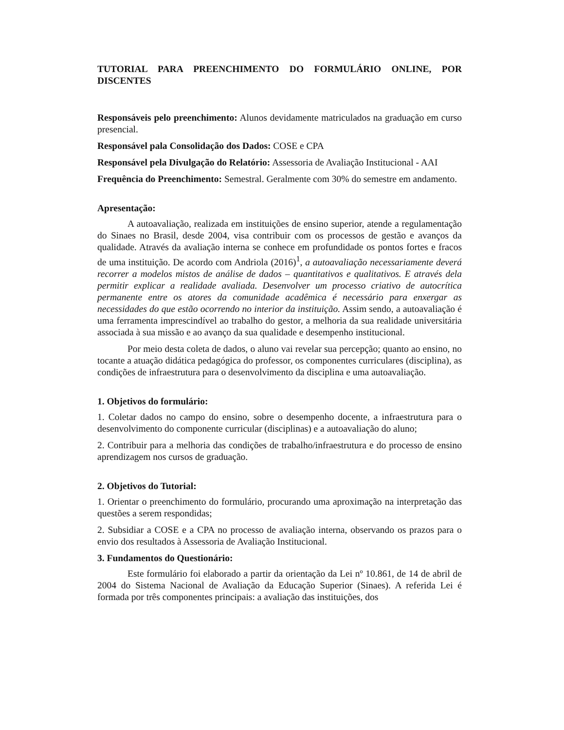TUTORIAL PARA PREENCHIMENTO DO FORMULÁRIO ONLINE, POR DISCENTES
Responsáveis pelo preenchimento: Alunos devidamente matriculados na graduação em curso presencial.
Responsável pala Consolidação dos Dados: COSE e CPA
Responsável pela Divulgação do Relatório: Assessoria de Avaliação Institucional - AAI
Frequência do Preenchimento: Semestral. Geralmente com 30% do semestre em andamento.
Apresentação:
A autoavaliação, realizada em instituições de ensino superior, atende a regulamentação do Sinaes no Brasil, desde 2004, visa contribuir com os processos de gestão e avanços da qualidade. Através da avaliação interna se conhece em profundidade os pontos fortes e fracos de uma instituição. De acordo com Andriola (2016)<sup>1</sup>, a autoavaliação necessariamente deverá recorrer a modelos mistos de análise de dados – quantitativos e qualitativos. E através dela permitir explicar a realidade avaliada. Desenvolver um processo criativo de autocrítica permanente entre os atores da comunidade acadêmica é necessário para enxergar as necessidades do que estão ocorrendo no interior da instituição. Assim sendo, a autoavaliação é uma ferramenta imprescindível ao trabalho do gestor, a melhoria da sua realidade universitária associada à sua missão e ao avanço da sua qualidade e desempenho institucional.
Por meio desta coleta de dados, o aluno vai revelar sua percepção; quanto ao ensino, no tocante a atuação didática pedagógica do professor, os componentes curriculares (disciplina), as condições de infraestrutura para o desenvolvimento da disciplina e uma autoavaliação.
1. Objetivos do formulário:
1. Coletar dados no campo do ensino, sobre o desempenho docente, a infraestrutura para o desenvolvimento do componente curricular (disciplinas) e a autoavaliação do aluno;
2. Contribuir para a melhoria das condições de trabalho/infraestrutura e do processo de ensino aprendizagem nos cursos de graduação.
2. Objetivos do Tutorial:
1. Orientar o preenchimento do formulário, procurando uma aproximação na interpretação das questões a serem respondidas;
2. Subsidiar a COSE e a CPA no processo de avaliação interna, observando os prazos para o envio dos resultados à Assessoria de Avaliação Institucional.
3. Fundamentos do Questionário:
Este formulário foi elaborado a partir da orientação da Lei nº 10.861, de 14 de abril de 2004 do Sistema Nacional de Avaliação da Educação Superior (Sinaes). A referida Lei é formada por três componentes principais: a avaliação das instituições, dos